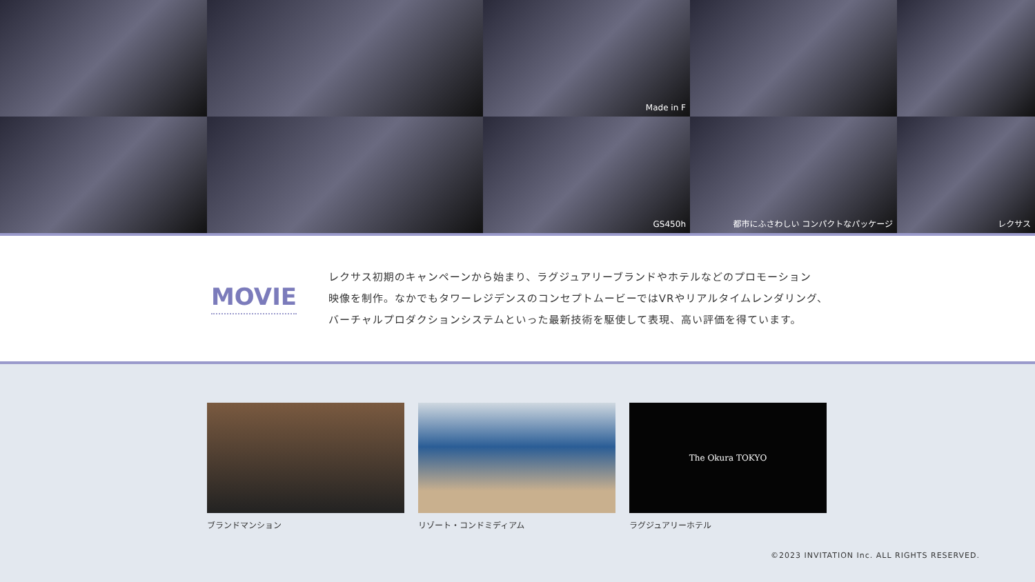Made in F
GS450h
都市にふさわしい コンパクトなパッケージ
レクサス
MOVIE
レクサス初期のキャンペーンから始まり、ラグジュアリーブランドやホテルなどのプロモーション
映像を制作。なかでもタワーレジデンスのコンセプトムービーではVRやリアルタイムレンダリング、
バーチャルプロダクションシステムといった最新技術を駆使して表現、高い評価を得ています。
ブランドマンション リゾート・コンドミディアム
The Okura TOKYO
ラグジュアリーホテル
©2023 INVITATION Inc. ALL RIGHTS RESERVED.